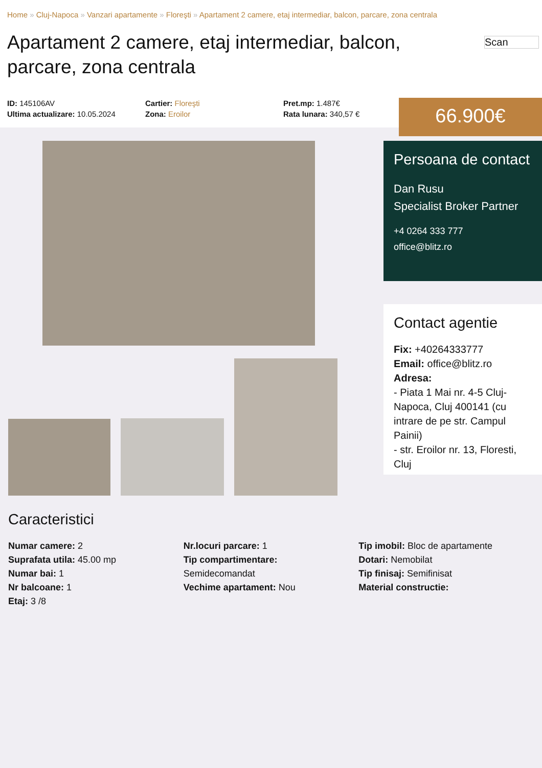Home » Cluj-Napoca » Vanzari apartamente » Floreşti » Apartament 2 camere, etaj intermediar, balcon, parcare, zona centrala
Apartament 2 camere, etaj intermediar, balcon, parcare, zona centrala
Scan
ID: 145106AV
Ultima actualizare: 10.05.2024
Cartier: Floreşti
Zona: Eroilor
Pret.mp: 1.487€
Rata lunara: 340,57 €
66.900€
Persoana de contact
Dan Rusu
Specialist Broker Partner
+4 0264 333 777
office@blitz.ro
Contact agentie
Fix: +40264333777
Email: office@blitz.ro
Adresa:
- Piata 1 Mai nr. 4-5 Cluj-Napoca, Cluj 400141 (cu intrare de pe str. Campul Painii)
- str. Eroilor nr. 13, Floresti, Cluj
Caracteristici
Numar camere: 2
Suprafata utila: 45.00 mp
Numar bai: 1
Nr balcoane: 1
Etaj: 3 /8
Nr.locuri parcare: 1
Tip compartimentare:
Semidecomandat
Vechime apartament: Nou
Tip imobil: Bloc de apartamente
Dotari: Nemobilat
Tip finisaj: Semifinisat
Material constructie: